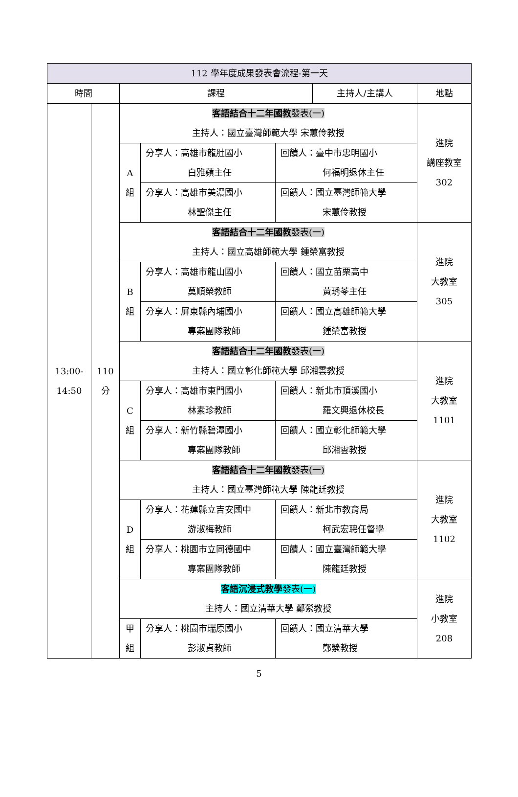| 112 學年度成果發表會流程-第一天 | | | | | | |
| --- | --- | --- | --- | --- | --- | --- |
| 時間 | | 課程 | | | 主持人/主講人 | 地點 |
| 13:00- 14:50 | 110 分 | 客語結合十二年國教 發表(一) 主持人：國立臺灣師範大學 宋蕙伶教授 | | | | 進院 講座教室 302 |
| | | A 組 | 分享人：高雄市龍肚國小 白雅蘋主任 | 回饋人：臺中市忠明國小 何福明退休主任 | | |
| | | | 分享人：高雄市美濃國小 林聖傑主任 | 回饋人：國立臺灣師範大學 宋蕙伶教授 | | |
| | | 客語結合十二年國教 發表(一) 主持人：國立高雄師範大學 鍾榮富教授 | | | | 進院 大教室 305 |
| | | B 組 | 分享人：高雄市龍山國小 莫順榮教師 | 回饋人：國立苗栗高中 黃琇苓主任 | | |
| | | | 分享人：屏東縣內埔國小 專案團隊教師 | 回饋人：國立高雄師範大學 鍾榮富教授 | | |
| | | 客語結合十二年國教 發表(一) 主持人：國立彰化師範大學 邱湘雲教授 | | | | 進院 大教室 1101 |
| | | C 組 | 分享人：高雄市東門國小 林素珍教師 | 回饋人：新北市頂溪國小 羅文興退休校長 | | |
| | | | 分享人：新竹縣碧潭國小 專案團隊教師 | 回饋人：國立彰化師範大學 邱湘雲教授 | | |
| | | 客語結合十二年國教 發表(一) 主持人：國立臺灣師範大學 陳龍廷教授 | | | | 進院 大教室 1102 |
| | | D 組 | 分享人：花蓮縣立吉安國中 游淑梅教師 | 回饋人：新北市教育局 柯武宏聘任督學 | | |
| | | | 分享人：桃園市立同德國中 專案團隊教師 | 回饋人：國立臺灣師範大學 陳龍廷教授 | | |
| | | 客語沉浸式教學 發表(一) 主持人：國立清華大學 鄭縈教授 | | | | 進院 小教室 208 |
| | | 甲 組 | 分享人：桃園市瑞原國小 彭淑貞教師 | 回饋人：國立清華大學 鄭縈教授 | | |
5